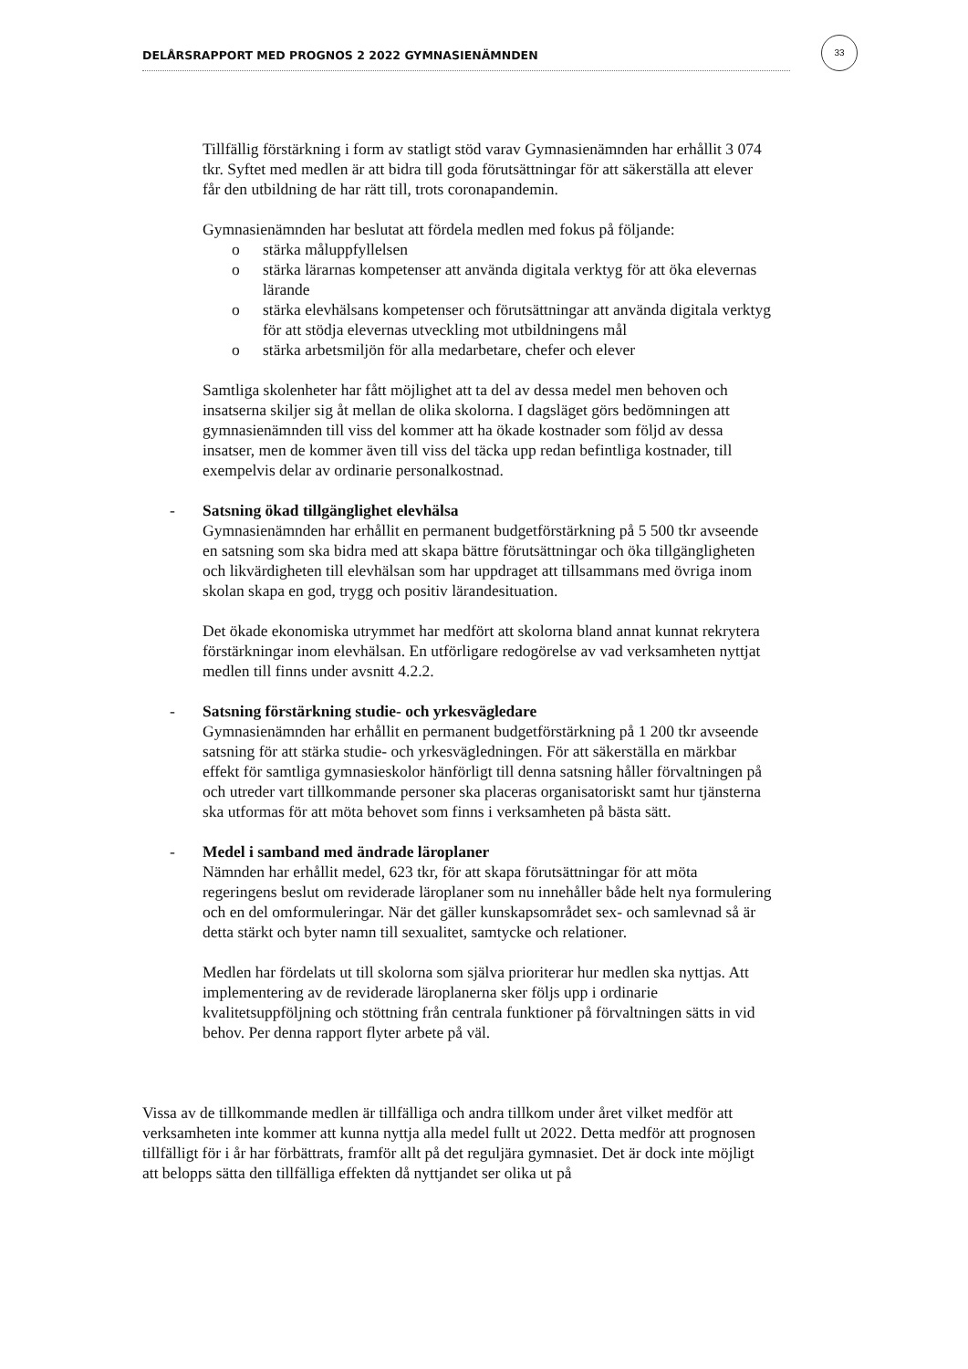DELÅRSRAPPORT MED PROGNOS 2 2022 GYMNASIENÄMNDEN
33
Tillfällig förstärkning i form av statligt stöd varav Gymnasienämnden har erhållit 3 074 tkr. Syftet med medlen är att bidra till goda förutsättningar för att säkerställa att elever får den utbildning de har rätt till, trots coronapandemin.
Gymnasienämnden har beslutat att fördela medlen med fokus på följande:
o stärka måluppfyllelsen
o stärka lärarnas kompetenser att använda digitala verktyg för att öka elevernas lärande
o stärka elevhälsans kompetenser och förutsättningar att använda digitala verktyg för att stödja elevernas utveckling mot utbildningens mål
o stärka arbetsmiljön för alla medarbetare, chefer och elever
Samtliga skolenheter har fått möjlighet att ta del av dessa medel men behoven och insatserna skiljer sig åt mellan de olika skolorna. I dagsläget görs bedömningen att gymnasienämnden till viss del kommer att ha ökade kostnader som följd av dessa insatser, men de kommer även till viss del täcka upp redan befintliga kostnader, till exempelvis delar av ordinarie personalkostnad.
- Satsning ökad tillgänglighet elevhälsa
Gymnasienämnden har erhållit en permanent budgetförstärkning på 5 500 tkr avseende en satsning som ska bidra med att skapa bättre förutsättningar och öka tillgängligheten och likvärdigheten till elevhälsan som har uppdraget att tillsammans med övriga inom skolan skapa en god, trygg och positiv lärandesituation.
Det ökade ekonomiska utrymmet har medfört att skolorna bland annat kunnat rekrytera förstärkningar inom elevhälsan. En utförligare redogörelse av vad verksamheten nyttjat medlen till finns under avsnitt 4.2.2.
- Satsning förstärkning studie- och yrkesvägledare
Gymnasienämnden har erhållit en permanent budgetförstärkning på 1 200 tkr avseende satsning för att stärka studie- och yrkesvägledningen. För att säkerställa en märkbar effekt för samtliga gymnasieskolor hänförligt till denna satsning håller förvaltningen på och utreder vart tillkommande personer ska placeras organisatoriskt samt hur tjänsterna ska utformas för att möta behovet som finns i verksamheten på bästa sätt.
- Medel i samband med ändrade läroplaner
Nämnden har erhållit medel, 623 tkr, för att skapa förutsättningar för att möta regeringens beslut om reviderade läroplaner som nu innehåller både helt nya formulering och en del omformuleringar. När det gäller kunskapsområdet sex- och samlevnad så är detta stärkt och byter namn till sexualitet, samtycke och relationer.
Medlen har fördelats ut till skolorna som själva prioriterar hur medlen ska nyttjas. Att implementering av de reviderade läroplanerna sker följs upp i ordinarie kvalitetsuppföljning och stöttning från centrala funktioner på förvaltningen sätts in vid behov. Per denna rapport flyter arbete på väl.
Vissa av de tillkommande medlen är tillfälliga och andra tillkom under året vilket medför att verksamheten inte kommer att kunna nyttja alla medel fullt ut 2022. Detta medför att prognosen tillfälligt för i år har förbättrats, framför allt på det reguljära gymnasiet. Det är dock inte möjligt att belopps sätta den tillfälliga effekten då nyttjandet ser olika ut på